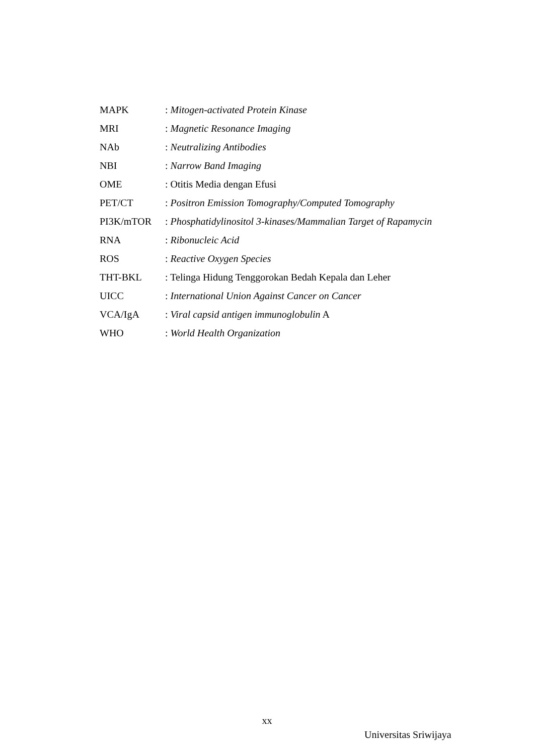| MAPK | : Mitogen-activated Protein Kinase |
| MRI | : Magnetic Resonance Imaging |
| NAb | : Neutralizing Antibodies |
| NBI | : Narrow Band Imaging |
| OME | : Otitis Media dengan Efusi |
| PET/CT | : Positron Emission Tomography/Computed Tomography |
| PI3K/mTOR | : Phosphatidylinositol 3-kinases/Mammalian Target of Rapamycin |
| RNA | : Ribonucleic Acid |
| ROS | : Reactive Oxygen Species |
| THT-BKL | : Telinga Hidung Tenggorokan Bedah Kepala dan Leher |
| UICC | : International Union Against Cancer on Cancer |
| VCA/IgA | : Viral capsid antigen immunoglobulin A |
| WHO | : World Health Organization |
xx
Universitas Sriwijaya